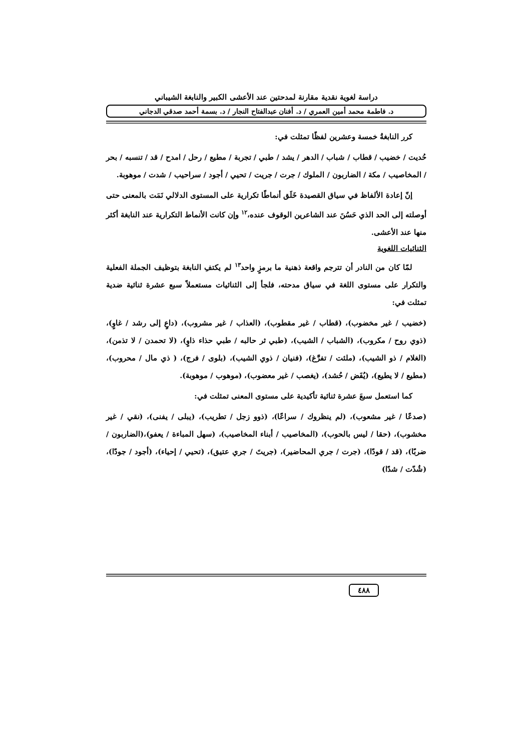دراسة لغوية نقدية مقارنة لمدحتين عند الأعشى الكبير والنابغة الشيباني
د. فاطمة محمد أمين العمري / د. أفنان عبدالفتاح النجار / د. بسمة أحمد صدقي الدجاني
كرر النابغةُ خمسة وعشرين لفظًا تمثلت في:
حُديت / خضيب / قطاب / شباب / الدهر / يشد / طبي / تجربة / مطيع / رحل / امدح / قد / تنسبه / بحر / المخاصيب / مكة / الضاربون / الملوك / جرت / جريت / تحيي / أجود / سراحيب / شدت / موهوبة.
إنّ إعادة الألفاظ في سياق القصيدة خَلَق أنماطًا تكرارية على المستوى الدلالي نَمَت بالمعنى حتى أوصلته إلى الحد الذي حَسُنَ عند الشاعرين الوقوف عنده،<sup>١٢</sup> وإن كانت الأنماط التكرارية عند النابغة أكثر منها عند الأعشى.
الثنائيات اللغوية
لمّا كان من النادر أن تترجم واقعة ذهنية ما برمزٍ واحد<sup>١٣</sup> لم يكتفِ النابغة بتوظيف الجملة الفعلية والتكرار على مستوى اللغة في سياق مدحته، فلجأ إلى الثنائيات مستعملاً سبع عشرة ثنائية ضدية تمثلت في:
(خضيب / غير مخضوب)، (قطاب / غير مقطوب)، (العذاب / غير مشروب)، (داعٍ إلى رشد / غاوٍ)، (ذوي روح / مكروب)، (الشباب / الشيب)، (طبي ثر حالبه / طبي حذاء ذاوٍ)، (لا تحمدن / لا تذمن)، (الغلام / ذو الشيب)، (ملئت / تفرَّغ)، (فنيان / ذوي الشيب)، (بلوى / فرج)، ( ذي مال / محروب)، (مطيع / لا يطيع)، (يُفَض / حُشد)، (يغصب / غير معضوب)، (موهوب / موهوبة).
كما استعمل سبعَ عشرة ثنائية تأكيدية على مستوى المعنى تمثلت في:
(صدعًا / غير مشعوب)، (لم ينظروك / سراعًا)، (ذوو زجل / تطريب)، (يبلى / يفنى)، (نقي / غير مخشوب)، (حقا / ليس بالحوب)، (المخاصيب / أبناء المخاصيب)، (سهل المباءة / يعفو)،(الضاربون / ضربًا)، (قد / قودًا)، (جرت / جري المحاضير)، (جريتَ / جري عتيق)، (تحيي / إحياء)، (أجود / جودًا)، (شُدّت / شدًا)
٤٨٨